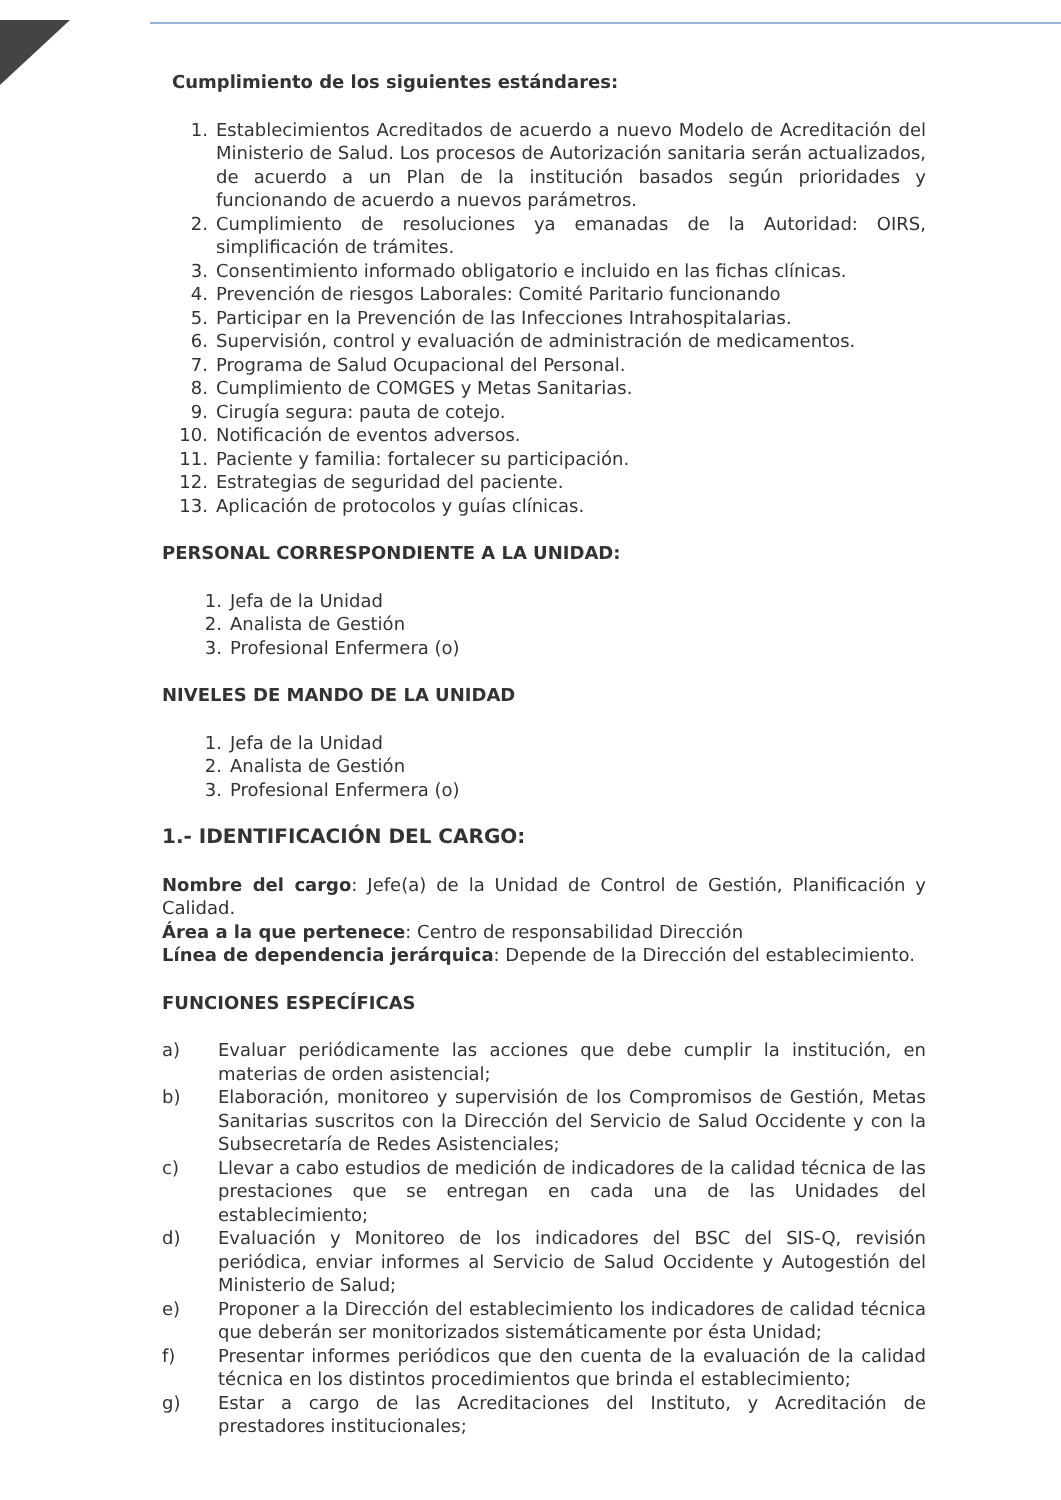Cumplimiento de los siguientes estándares:
1. Establecimientos Acreditados de acuerdo a nuevo Modelo de Acreditación del Ministerio de Salud. Los procesos de Autorización sanitaria serán actualizados, de acuerdo a un Plan de la institución basados según prioridades y funcionando de acuerdo a nuevos parámetros.
2. Cumplimiento de resoluciones ya emanadas de la Autoridad: OIRS, simplificación de trámites.
3. Consentimiento informado obligatorio e incluido en las fichas clínicas.
4. Prevención de riesgos Laborales: Comité Paritario funcionando
5. Participar en la Prevención de las Infecciones Intrahospitalarias.
6. Supervisión, control y evaluación de administración de medicamentos.
7. Programa de Salud Ocupacional del Personal.
8. Cumplimiento de COMGES y Metas Sanitarias.
9. Cirugía segura: pauta de cotejo.
10. Notificación de eventos adversos.
11. Paciente y familia: fortalecer su participación.
12. Estrategias de seguridad del paciente.
13. Aplicación de protocolos y guías clínicas.
PERSONAL CORRESPONDIENTE A LA UNIDAD:
1. Jefa de la Unidad
2. Analista de Gestión
3. Profesional Enfermera (o)
NIVELES DE MANDO DE LA UNIDAD
1. Jefa de la Unidad
2. Analista de Gestión
3. Profesional Enfermera (o)
1.- IDENTIFICACIÓN DEL CARGO:
Nombre del cargo: Jefe(a) de la Unidad de Control de Gestión, Planificación y Calidad.
Área a la que pertenece: Centro de responsabilidad Dirección
Línea de dependencia jerárquica: Depende de la Dirección del establecimiento.
FUNCIONES ESPECÍFICAS
a) Evaluar periódicamente las acciones que debe cumplir la institución, en materias de orden asistencial;
b) Elaboración, monitoreo y supervisión de los Compromisos de Gestión, Metas Sanitarias suscritos con la Dirección del Servicio de Salud Occidente y con la Subsecretaría de Redes Asistenciales;
c) Llevar a cabo estudios de medición de indicadores de la calidad técnica de las prestaciones que se entregan en cada una de las Unidades del establecimiento;
d) Evaluación y Monitoreo de los indicadores del BSC del SIS-Q, revisión periódica, enviar informes al Servicio de Salud Occidente y Autogestión del Ministerio de Salud;
e) Proponer a la Dirección del establecimiento los indicadores de calidad técnica que deberán ser monitorizados sistemáticamente por ésta Unidad;
f) Presentar informes periódicos que den cuenta de la evaluación de la calidad técnica en los distintos procedimientos que brinda el establecimiento;
g) Estar a cargo de las Acreditaciones del Instituto, y Acreditación de prestadores institucionales;